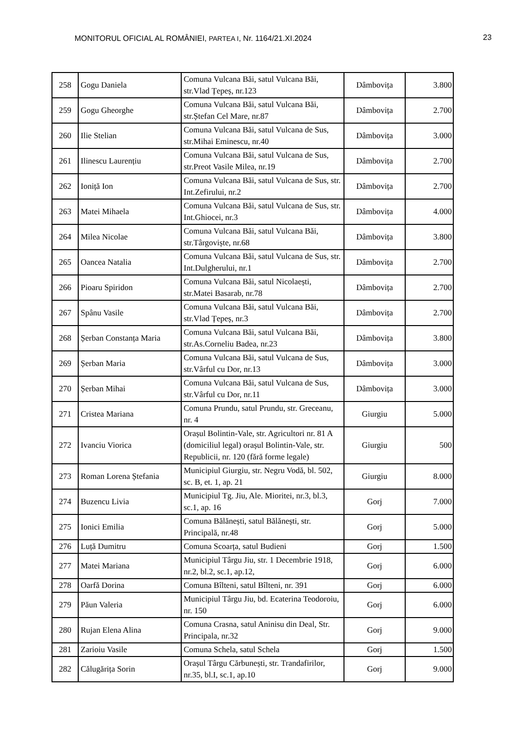MONITORUL OFICIAL AL ROMÂNIEI, PARTEA I, Nr. 1164/21.XI.2024 23
| 258 | Gogu Daniela | Comuna Vulcana Băi, satul Vulcana Băi, str.Vlad Țepeș, nr.123 | Dâmbovița | 3.800 |
| 259 | Gogu Gheorghe | Comuna Vulcana Băi, satul Vulcana Băi, str.Ștefan Cel Mare, nr.87 | Dâmbovița | 2.700 |
| 260 | Ilie Stelian | Comuna Vulcana Băi, satul Vulcana de Sus, str.Mihai Eminescu, nr.40 | Dâmbovița | 3.000 |
| 261 | Ilinescu Laurențiu | Comuna Vulcana Băi, satul Vulcana de Sus, str.Preot Vasile Milea, nr.19 | Dâmbovița | 2.700 |
| 262 | Ioniță Ion | Comuna Vulcana Băi, satul Vulcana de Sus, str. Int.Zefirului, nr.2 | Dâmbovița | 2.700 |
| 263 | Matei Mihaela | Comuna Vulcana Băi, satul Vulcana de Sus, str. Int.Ghiocei, nr.3 | Dâmbovița | 4.000 |
| 264 | Milea Nicolae | Comuna Vulcana Băi, satul Vulcana Băi, str.Târgoviște, nr.68 | Dâmbovița | 3.800 |
| 265 | Oancea Natalia | Comuna Vulcana Băi, satul Vulcana de Sus, str. Int.Dulgherului, nr.1 | Dâmbovița | 2.700 |
| 266 | Pioaru Spiridon | Comuna Vulcana Băi, satul Nicolaești, str.Matei Basarab, nr.78 | Dâmbovița | 2.700 |
| 267 | Spânu Vasile | Comuna Vulcana Băi, satul Vulcana Băi, str.Vlad Țepeș, nr.3 | Dâmbovița | 2.700 |
| 268 | Șerban Constanța Maria | Comuna Vulcana Băi, satul Vulcana Băi, str.As.Corneliu Badea, nr.23 | Dâmbovița | 3.800 |
| 269 | Șerban Maria | Comuna Vulcana Băi, satul Vulcana de Sus, str.Vârful cu Dor, nr.13 | Dâmbovița | 3.000 |
| 270 | Șerban Mihai | Comuna Vulcana Băi, satul Vulcana de Sus, str.Vârful cu Dor, nr.11 | Dâmbovița | 3.000 |
| 271 | Cristea Mariana | Comuna Prundu, satul Prundu, str. Greceanu, nr. 4 | Giurgiu | 5.000 |
| 272 | Ivanciu Viorica | Orașul Bolintin-Vale, str. Agricultori nr. 81 A (domiciliul legal) orașul Bolintin-Vale, str. Republicii, nr. 120 (fără forme legale) | Giurgiu | 500 |
| 273 | Roman Lorena Ștefania | Municipiul Giurgiu, str. Negru Vodă, bl. 502, sc. B, et. 1, ap. 21 | Giurgiu | 8.000 |
| 274 | Buzencu Livia | Municipiul Tg. Jiu, Ale. Mioritei, nr.3, bl.3, sc.1, ap. 16 | Gorj | 7.000 |
| 275 | Ionici Emilia | Comuna Bălănești, satul Bălănești, str. Principală, nr.48 | Gorj | 5.000 |
| 276 | Luță Dumitru | Comuna Scoarța, satul Budieni | Gorj | 1.500 |
| 277 | Matei Mariana | Municipiul Târgu Jiu, str. 1 Decembrie 1918, nr.2, bl.2, sc.1, ap.12, | Gorj | 6.000 |
| 278 | Oarfă Dorina | Comuna Bîlteni, satul Bîlteni, nr. 391 | Gorj | 6.000 |
| 279 | Păun Valeria | Municipiul Târgu Jiu, bd. Ecaterina Teodoroiu, nr. 150 | Gorj | 6.000 |
| 280 | Rujan Elena Alina | Comuna Crasna, satul Aninisu din Deal, Str. Principala, nr.32 | Gorj | 9.000 |
| 281 | Zarioiu Vasile | Comuna Schela, satul Schela | Gorj | 1.500 |
| 282 | Călugărița Sorin | Orașul Târgu Cărbunești, str. Trandafirilor, nr.35, bl.I, sc.1, ap.10 | Gorj | 9.000 |